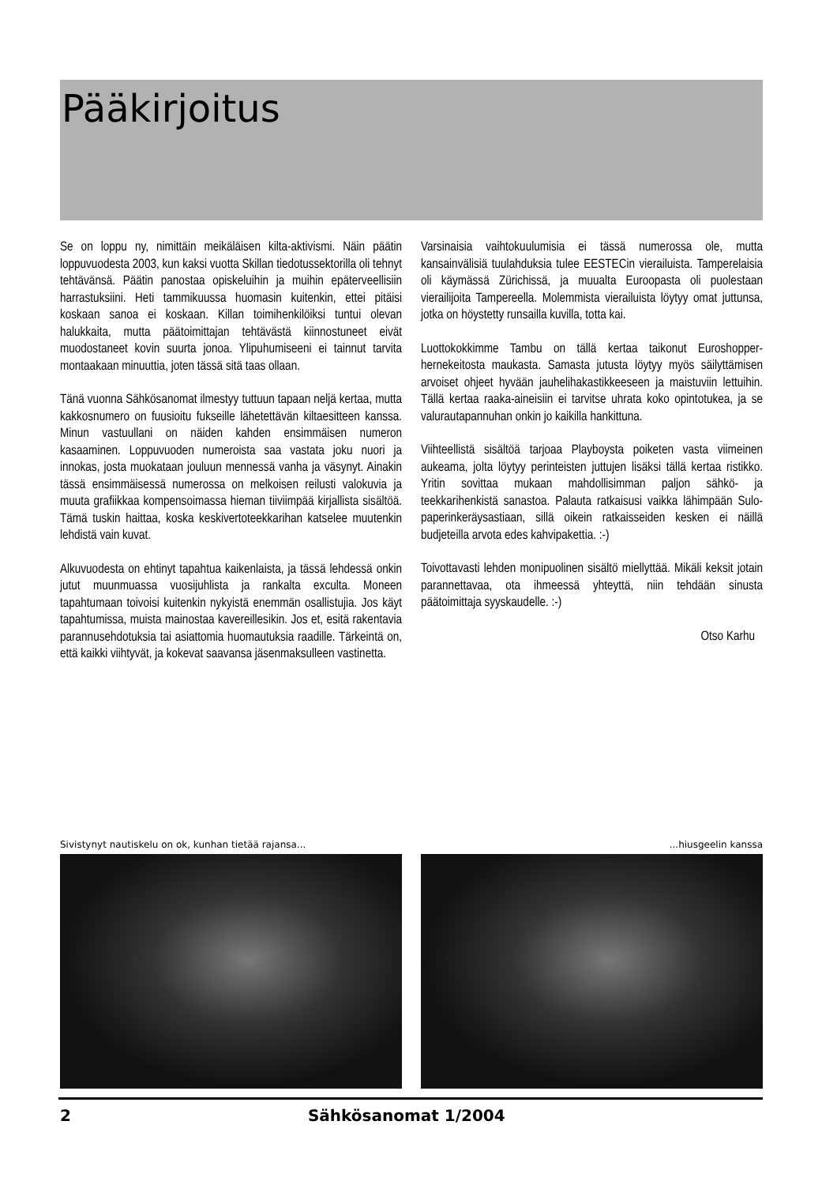Pääkirjoitus
Se on loppu ny, nimittäin meikäläisen kilta-aktivismi. Näin päätin loppuvuodesta 2003, kun kaksi vuotta Skillan tiedotussektorilla oli tehnyt tehtävänsä. Päätin panostaa opiskeluihin ja muihin epäterveellisiin harrastuksiini. Heti tammikuussa huomasin kuitenkin, ettei pitäisi koskaan sanoa ei koskaan. Killan toimihenkilöiksi tuntui olevan halukkaita, mutta päätoimittajan tehtävästä kiinnostuneet eivät muodostaneet kovin suurta jonoa. Ylipuhumiseeni ei tainnut tarvita montaakaan minuuttia, joten tässä sitä taas ollaan.
Tänä vuonna Sähkösanomat ilmestyy tuttuun tapaan neljä kertaa, mutta kakkosnumero on fuusioitu fukseille lähetettävän kiltaesitteen kanssa. Minun vastuullani on näiden kahden ensimmäisen numeron kasaaminen. Loppuvuoden numeroista saa vastata joku nuori ja innokas, josta muokataan jouluun mennessä vanha ja väsynyt. Ainakin tässä ensimmäisessä numerossa on melkoisen reilusti valokuvia ja muuta grafiikkaa kompensoimassa hieman tiiviimpää kirjallista sisältöä. Tämä tuskin haittaa, koska keskivertoteekkarihan katselee muutenkin lehdistä vain kuvat.
Alkuvuodesta on ehtinyt tapahtua kaikenlaista, ja tässä lehdessä onkin jutut muunmuassa vuosijuhlista ja rankalta exculta. Moneen tapahtumaan toivoisi kuitenkin nykyistä enemmän osallistujia. Jos käyt tapahtumissa, muista mainostaa kavereillesikin. Jos et, esitä rakentavia parannusehdotuksia tai asiattomia huomautuksia raadille. Tärkeintä on, että kaikki viihtyvät, ja kokevat saavansa jäsenmaksulleen vastinetta.
Varsinaisia vaihtokuulumisia ei tässä numerossa ole, mutta kansainvälisiä tuulahduksia tulee EESTECin vierailuista. Tamperelaisia oli käymässä Zürichissä, ja muualta Euroopasta oli puolestaan vierailijoita Tampereella. Molemmista vierailuista löytyy omat juttunsa, jotka on höystetty runsailla kuvilla, totta kai.
Luottokokkimme Tambu on tällä kertaa taikonut Euroshopper-hernekeitosta maukasta. Samasta jutusta löytyy myös säilyttämisen arvoiset ohjeet hyvään jauhelihakastikkeeseen ja maistuviin lettuihin. Tällä kertaa raaka-aineisiin ei tarvitse uhrata koko opintotukea, ja se valurautapannuhan onkin jo kaikilla hankittuna.
Viihteellistä sisältöä tarjoaa Playboysta poiketen vasta viimeinen aukeama, jolta löytyy perinteisten juttujen lisäksi tällä kertaa ristikko. Yritin sovittaa mukaan mahdollisimman paljon sähkö- ja teekkarihenkistä sanastoa. Palauta ratkaisusi vaikka lähimpään Sulo-paperinkeräysastiaan, sillä oikein ratkaisseiden kesken ei näillä budjeteilla arvota edes kahvipakettia. :-)
Toivottavasti lehden monipuolinen sisältö miellyttää. Mikäli keksit jotain parannettavaa, ota ihmeessä yhteyttä, niin tehdään sinusta päätoimittaja syyskaudelle. :-)
Otso Karhu
Sivistynyt nautiskelu on ok, kunhan tietää rajansa... ...hiusgeelin kanssa
2 Sähkösanomat 1/2004